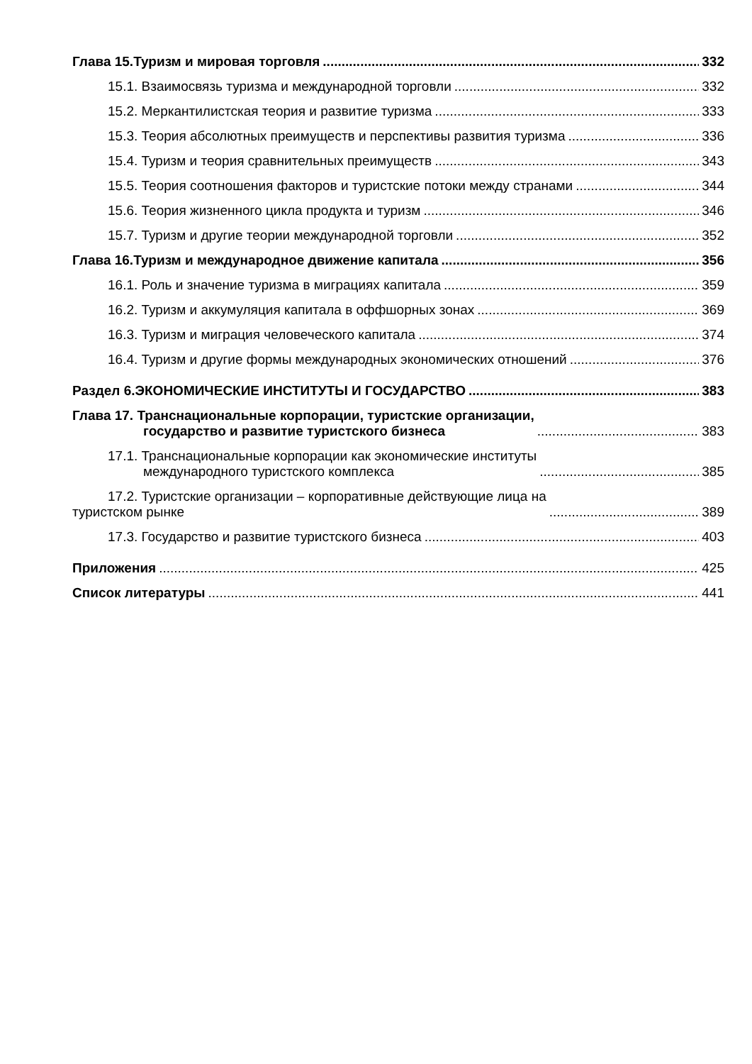Глава 15.Туризм и мировая торговля 332
15.1. Взаимосвязь туризма и международной торговли 332
15.2. Меркантилистская теория и развитие туризма 333
15.3. Теория абсолютных преимуществ и перспективы развития туризма 336
15.4. Туризм и теория сравнительных преимуществ 343
15.5. Теория соотношения факторов и туристские потоки между странами 344
15.6. Теория жизненного цикла продукта и туризм 346
15.7. Туризм и другие теории международной торговли 352
Глава 16.Туризм и международное движение капитала 356
16.1. Роль и значение туризма в миграциях капитала 359
16.2. Туризм и аккумуляция капитала в оффшорных зонах 369
16.3. Туризм и миграция человеческого капитала 374
16.4. Туризм и другие формы международных экономических отношений 376
Раздел 6.ЭКОНОМИЧЕСКИЕ ИНСТИТУТЫ И ГОСУДАРСТВО 383
Глава 17. Транснациональные корпорации, туристские организации,
государство и развитие туристского бизнеса 383
17.1. Транснациональные корпорации как экономические институты
международного туристского комплекса 385
17.2. Туристские организации – корпоративные действующие лица на
туристском рынке 389
17.3. Государство и развитие туристского бизнеса 403
Приложения 425
Список литературы 441